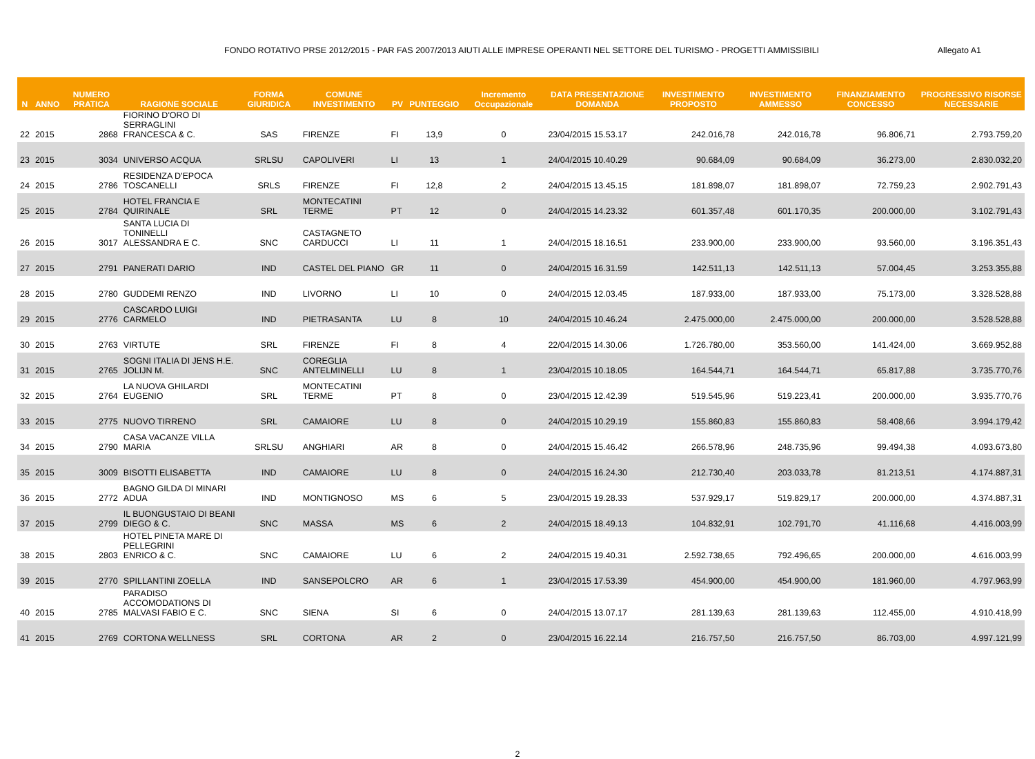FONDO ROTATIVO PRSE 2012/2015 - PAR FAS 2007/2013 AIUTI ALLE IMPRESE OPERANTI NEL SETTORE DEL TURISMO - PROGETTI AMMISSIBILI Allegato A1
| N | ANNO | NUMERO PRATICA | RAGIONE SOCIALE | FORMA GIURIDICA | COMUNE INVESTIMENTO | PV | PUNTEGGIO | Incremento Occupazionale | DATA PRESENTAZIONE DOMANDA | INVESTIMENTO PROPOSTO | INVESTIMENTO AMMESSO | FINANZIAMENTO CONCESSO | PROGRESSIVO RISORSE NECESSARIE |
| --- | --- | --- | --- | --- | --- | --- | --- | --- | --- | --- | --- | --- | --- |
| 22 | 2015 | 2868 | FIORINO D'ORO DI SERRAGLINI FRANCESCA & C. | SAS | FIRENZE | FI | 13,9 | 0 | 23/04/2015 15.53.17 | 242.016,78 | 242.016,78 | 96.806,71 | 2.793.759,20 |
| 23 | 2015 | 3034 | UNIVERSO ACQUA | SRLSU | CAPOLIVERI | LI | 13 | 1 | 24/04/2015 10.40.29 | 90.684,09 | 90.684,09 | 36.273,00 | 2.830.032,20 |
| 24 | 2015 | 2786 | RESIDENZA D'EPOCA TOSCANELLI | SRLS | FIRENZE | FI | 12,8 | 2 | 24/04/2015 13.45.15 | 181.898,07 | 181.898,07 | 72.759,23 | 2.902.791,43 |
| 25 | 2015 | 2784 | HOTEL FRANCIA E QUIRINALE | SRL | MONTECATINI TERME | PT | 12 | 0 | 24/04/2015 14.23.32 | 601.357,48 | 601.170,35 | 200.000,00 | 3.102.791,43 |
| 26 | 2015 | 3017 | SANTA LUCIA DI TONINELLI ALESSANDRA E C. | SNC | CASTAGNETO CARDUCCI | LI | 11 | 1 | 24/04/2015 18.16.51 | 233.900,00 | 233.900,00 | 93.560,00 | 3.196.351,43 |
| 27 | 2015 | 2791 | PANERATI DARIO | IND | CASTEL DEL PIANO | GR | 11 | 0 | 24/04/2015 16.31.59 | 142.511,13 | 142.511,13 | 57.004,45 | 3.253.355,88 |
| 28 | 2015 | 2780 | GUDDEMI RENZO | IND | LIVORNO | LI | 10 | 0 | 24/04/2015 12.03.45 | 187.933,00 | 187.933,00 | 75.173,00 | 3.328.528,88 |
| 29 | 2015 | 2776 | CASCARDO LUIGI CARMELO | IND | PIETRASANTA | LU | 8 | 10 | 24/04/2015 10.46.24 | 2.475.000,00 | 2.475.000,00 | 200.000,00 | 3.528.528,88 |
| 30 | 2015 | 2763 | VIRTUTE | SRL | FIRENZE | FI | 8 | 4 | 22/04/2015 14.30.06 | 1.726.780,00 | 353.560,00 | 141.424,00 | 3.669.952,88 |
| 31 | 2015 | 2765 | SOGNI ITALIA DI JENS H.E. JOLIJN M. | SNC | COREGLIA ANTELMINELLI | LU | 8 | 1 | 23/04/2015 10.18.05 | 164.544,71 | 164.544,71 | 65.817,88 | 3.735.770,76 |
| 32 | 2015 | 2764 | LA NUOVA GHILARDI EUGENIO | SRL | MONTECATINI TERME | PT | 8 | 0 | 23/04/2015 12.42.39 | 519.545,96 | 519.223,41 | 200.000,00 | 3.935.770,76 |
| 33 | 2015 | 2775 | NUOVO TIRRENO | SRL | CAMAIORE | LU | 8 | 0 | 24/04/2015 10.29.19 | 155.860,83 | 155.860,83 | 58.408,66 | 3.994.179,42 |
| 34 | 2015 | 2790 | CASA VACANZE VILLA MARIA | SRLSU | ANGHIARI | AR | 8 | 0 | 24/04/2015 15.46.42 | 266.578,96 | 248.735,96 | 99.494,38 | 4.093.673,80 |
| 35 | 2015 | 3009 | BISOTTI ELISABETTA | IND | CAMAIORE | LU | 8 | 0 | 24/04/2015 16.24.30 | 212.730,40 | 203.033,78 | 81.213,51 | 4.174.887,31 |
| 36 | 2015 | 2772 | BAGNO GILDA DI MINARI ADUA | IND | MONTIGNOSO | MS | 6 | 5 | 23/04/2015 19.28.33 | 537.929,17 | 519.829,17 | 200.000,00 | 4.374.887,31 |
| 37 | 2015 | 2799 | IL BUONGUSTAIO DI BEANI DIEGO & C. | SNC | MASSA | MS | 6 | 2 | 24/04/2015 18.49.13 | 104.832,91 | 102.791,70 | 41.116,68 | 4.416.003,99 |
| 38 | 2015 | 2803 | HOTEL PINETA MARE DI PELLEGRINI ENRICO & C. | SNC | CAMAIORE | LU | 6 | 2 | 24/04/2015 19.40.31 | 2.592.738,65 | 792.496,65 | 200.000,00 | 4.616.003,99 |
| 39 | 2015 | 2770 | SPILLANTINI ZOELLA | IND | SANSEPOLCRO | AR | 6 | 1 | 23/04/2015 17.53.39 | 454.900,00 | 454.900,00 | 181.960,00 | 4.797.963,99 |
| 40 | 2015 | 2785 | PARADISO ACCOMODATIONS DI MALVASI FABIO E C. | SNC | SIENA | SI | 6 | 0 | 24/04/2015 13.07.17 | 281.139,63 | 281.139,63 | 112.455,00 | 4.910.418,99 |
| 41 | 2015 | 2769 | CORTONA WELLNESS | SRL | CORTONA | AR | 2 | 0 | 23/04/2015 16.22.14 | 216.757,50 | 216.757,50 | 86.703,00 | 4.997.121,99 |
2